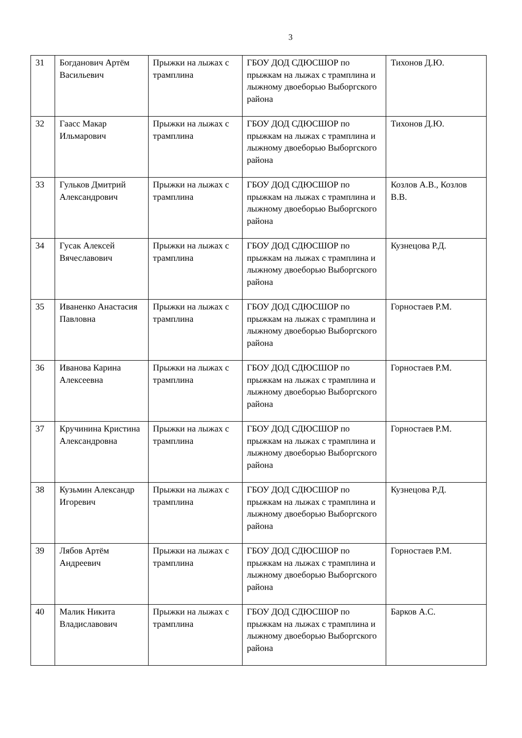3
| 31 | Богданович Артём Васильевич | Прыжки на лыжах с трамплина | ГБОУ ДОД СДЮСШОР по прыжкам на лыжах с трамплина и лыжному двоеборью Выборгского района | Тихонов Д.Ю. |
| 32 | Гаасс Макар Ильмарович | Прыжки на лыжах с трамплина | ГБОУ ДОД СДЮСШОР по прыжкам на лыжах с трамплина и лыжному двоеборью Выборгского района | Тихонов Д.Ю. |
| 33 | Гульков Дмитрий Александрович | Прыжки на лыжах с трамплина | ГБОУ ДОД СДЮСШОР по прыжкам на лыжах с трамплина и лыжному двоеборью Выборгского района | Козлов А.В., Козлов В.В. |
| 34 | Гусак Алексей Вячеславович | Прыжки на лыжах с трамплина | ГБОУ ДОД СДЮСШОР по прыжкам на лыжах с трамплина и лыжному двоеборью Выборгского района | Кузнецова Р.Д. |
| 35 | Иваненко Анастасия Павловна | Прыжки на лыжах с трамплина | ГБОУ ДОД СДЮСШОР по прыжкам на лыжах с трамплина и лыжному двоеборью Выборгского района | Горностаев Р.М. |
| 36 | Иванова Карина Алексеевна | Прыжки на лыжах с трамплина | ГБОУ ДОД СДЮСШОР по прыжкам на лыжах с трамплина и лыжному двоеборью Выборгского района | Горностаев Р.М. |
| 37 | Кручинина Кристина Александровна | Прыжки на лыжах с трамплина | ГБОУ ДОД СДЮСШОР по прыжкам на лыжах с трамплина и лыжному двоеборью Выборгского района | Горностаев Р.М. |
| 38 | Кузьмин Александр Игоревич | Прыжки на лыжах с трамплина | ГБОУ ДОД СДЮСШОР по прыжкам на лыжах с трамплина и лыжному двоеборью Выборгского района | Кузнецова Р.Д. |
| 39 | Лябов Артём Андреевич | Прыжки на лыжах с трамплина | ГБОУ ДОД СДЮСШОР по прыжкам на лыжах с трамплина и лыжному двоеборью Выборгского района | Горностаев Р.М. |
| 40 | Малик Никита Владиславович | Прыжки на лыжах с трамплина | ГБОУ ДОД СДЮСШОР по прыжкам на лыжах с трамплина и лыжному двоеборью Выборгского района | Барков А.С. |